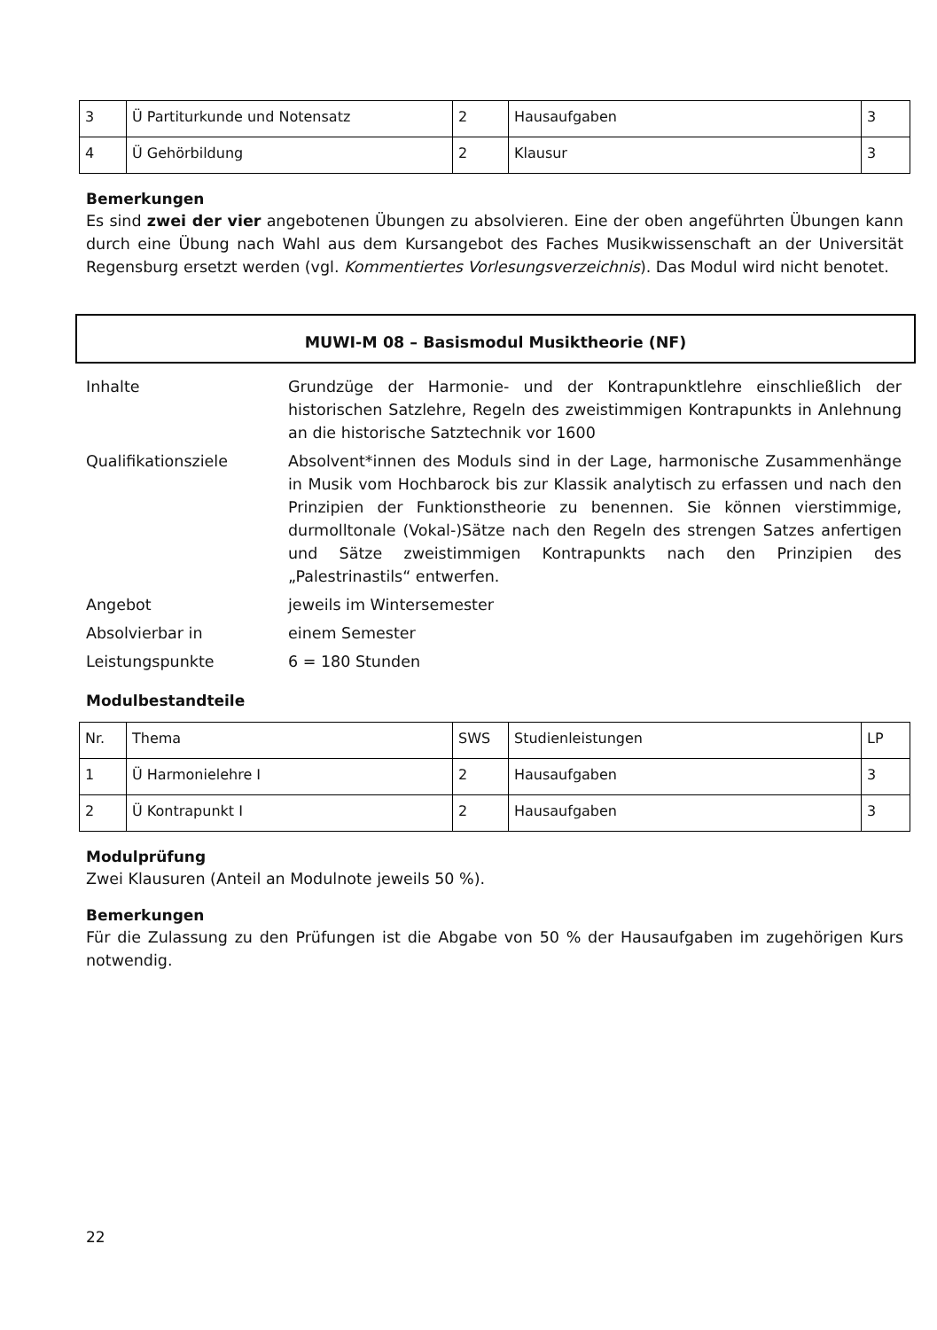| 3 | Ü Partiturkunde und Notensatz | 2 | Hausaufgaben | 3 |
| 4 | Ü Gehörbildung | 2 | Klausur | 3 |
Bemerkungen
Es sind zwei der vier angebotenen Übungen zu absolvieren. Eine der oben angeführten Übungen kann durch eine Übung nach Wahl aus dem Kursangebot des Faches Musikwissenschaft an der Universität Regensburg ersetzt werden (vgl. Kommentiertes Vorlesungsverzeichnis). Das Modul wird nicht benotet.
MUWI-M 08 – Basismodul Musiktheorie (NF)
| Inhalte | Grundzüge der Harmonie- und der Kontrapunktlehre einschließlich der historischen Satzlehre, Regeln des zweistimmigen Kontrapunkts in Anlehnung an die historische Satztechnik vor 1600 |
| Qualifikationsziele | Absolvent*innen des Moduls sind in der Lage, harmonische Zusammenhänge in Musik vom Hochbarock bis zur Klassik analytisch zu erfassen und nach den Prinzipien der Funktionstheorie zu benennen. Sie können vierstimmige, durmolltonale (Vokal-)Sätze nach den Regeln des strengen Satzes anfertigen und Sätze zweistimmigen Kontrapunkts nach den Prinzipien des „Palestrinastils“ entwerfen. |
| Angebot | jeweils im Wintersemester |
| Absolvierbar in | einem Semester |
| Leistungspunkte | 6 = 180 Stunden |
Modulbestandteile
| Nr. | Thema | SWS | Studienleistungen | LP |
| 1 | Ü Harmonielehre I | 2 | Hausaufgaben | 3 |
| 2 | Ü Kontrapunkt I | 2 | Hausaufgaben | 3 |
Modulprüfung
Zwei Klausuren (Anteil an Modulnote jeweils 50 %).
Bemerkungen
Für die Zulassung zu den Prüfungen ist die Abgabe von 50 % der Hausaufgaben im zugehörigen Kurs notwendig.
22